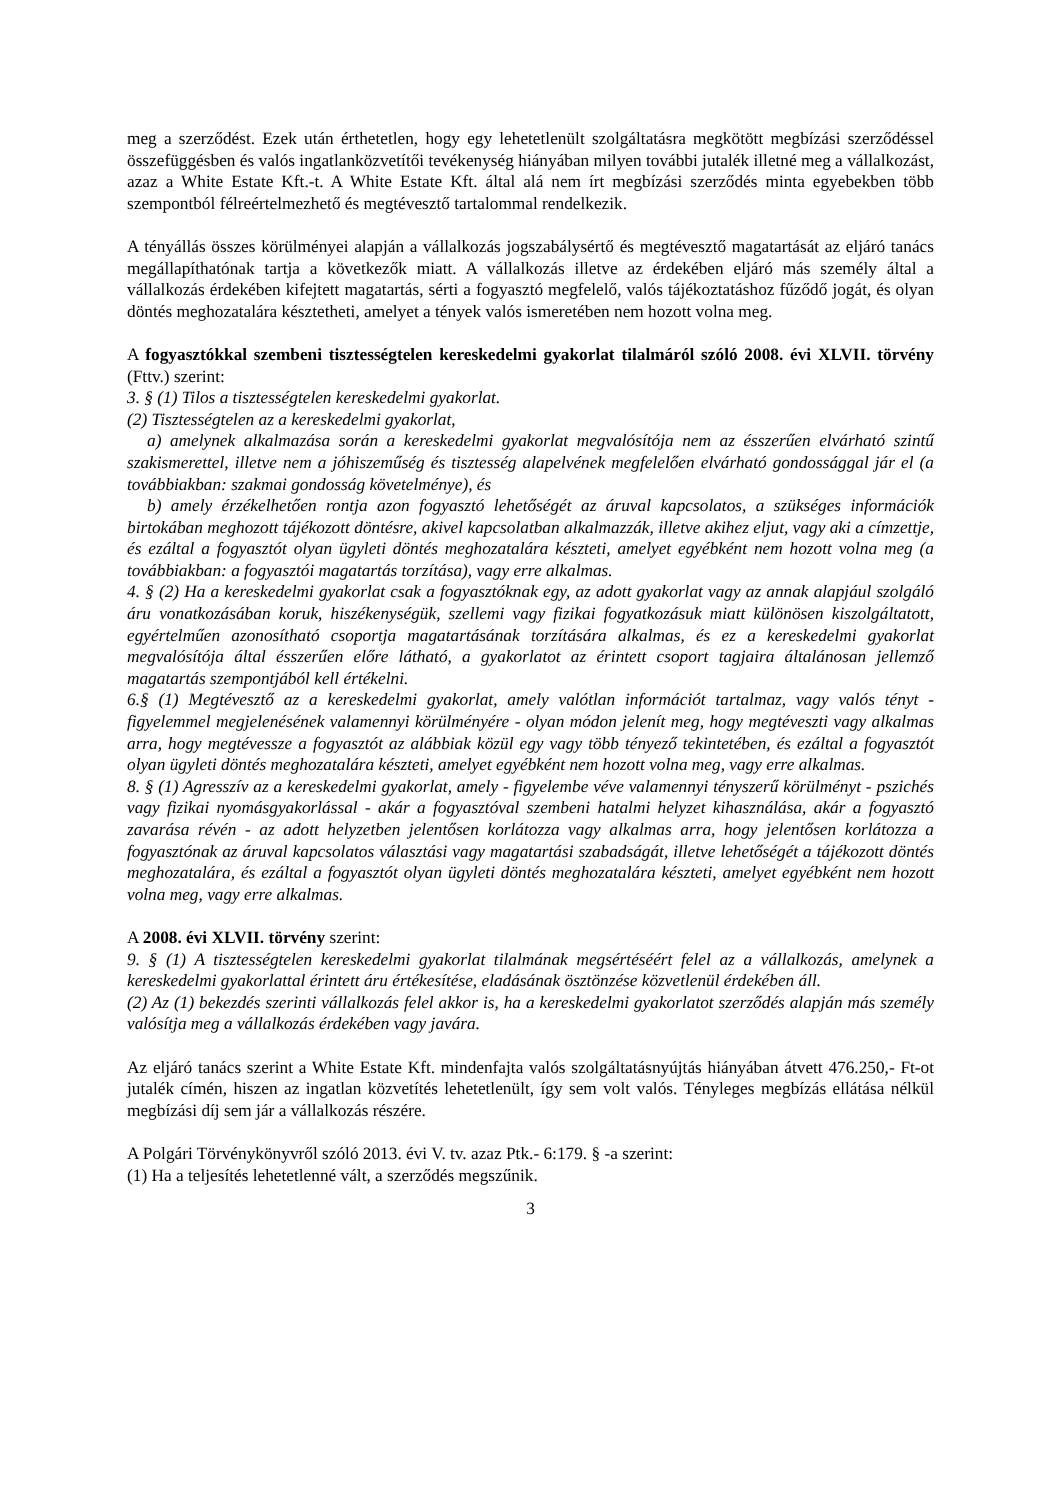meg a szerződést. Ezek után érthetetlen, hogy egy lehetetlenült szolgáltatásra megkötött megbízási szerződéssel összefüggésben és valós ingatlanközvetítői tevékenység hiányában milyen további jutalék illetné meg a vállalkozást, azaz a White Estate Kft.-t. A White Estate Kft. által alá nem írt megbízási szerződés minta egyebekben több szempontból félreértelmezhető és megtévesztő tartalommal rendelkezik.
A tényállás összes körülményei alapján a vállalkozás jogszabálysértő és megtévesztő magatartását az eljáró tanács megállapíthatónak tartja a következők miatt. A vállalkozás illetve az érdekében eljáró más személy által a vállalkozás érdekében kifejtett magatartás, sérti a fogyasztó megfelelő, valós tájékoztatáshoz fűződő jogát, és olyan döntés meghozatalára késztetheti, amelyet a tények valós ismeretében nem hozott volna meg.
A fogyasztókkal szembeni tisztességtelen kereskedelmi gyakorlat tilalmáról szóló 2008. évi XLVII. törvény (Fttv.) szerint:
3. § (1) Tilos a tisztességtelen kereskedelmi gyakorlat.
(2) Tisztességtelen az a kereskedelmi gyakorlat,
a) amelynek alkalmazása során a kereskedelmi gyakorlat megvalósítója nem az ésszerűen elvárható szintű szakismerettel, illetve nem a jóhiszeműség és tisztesség alapelvének megfelelően elvárható gondossággal jár el (a továbbiakban: szakmai gondosság követelménye), és
b) amely érzékelhetően rontja azon fogyasztó lehetőségét az áruval kapcsolatos, a szükséges információk birtokában meghozott tájékozott döntésre, akivel kapcsolatban alkalmazzák, illetve akihez eljut, vagy aki a címzettje, és ezáltal a fogyasztót olyan ügyleti döntés meghozatalára készteti, amelyet egyébként nem hozott volna meg (a továbbiakban: a fogyasztói magatartás torzítása), vagy erre alkalmas.
4. § (2) Ha a kereskedelmi gyakorlat csak a fogyasztóknak egy, az adott gyakorlat vagy az annak alapjául szolgáló áru vonatkozásában koruk, hiszékenységük, szellemi vagy fizikai fogyatkozásuk miatt különösen kiszolgáltatott, egyértelműen azonosítható csoportja magatartásának torzítására alkalmas, és ez a kereskedelmi gyakorlat megvalósítója által ésszerűen előre látható, a gyakorlatot az érintett csoport tagjaira általánosan jellemző magatartás szempontjából kell értékelni.
6.§ (1) Megtévesztő az a kereskedelmi gyakorlat, amely valótlan információt tartalmaz, vagy valós tényt - figyelemmel megjelenésének valamennyi körülményére - olyan módon jelenít meg, hogy megtéveszti vagy alkalmas arra, hogy megtévessze a fogyasztót az alábbiak közül egy vagy több tényező tekintetében, és ezáltal a fogyasztót olyan ügyleti döntés meghozatalára készteti, amelyet egyébként nem hozott volna meg, vagy erre alkalmas.
8. § (1) Agresszív az a kereskedelmi gyakorlat, amely - figyelembe véve valamennyi tényszerű körülményt - pszichés vagy fizikai nyomásgyakorlással - akár a fogyasztóval szembeni hatalmi helyzet kihasználása, akár a fogyasztó zavarása révén - az adott helyzetben jelentősen korlátozza vagy alkalmas arra, hogy jelentősen korlátozza a fogyasztónak az áruval kapcsolatos választási vagy magatartási szabadságát, illetve lehetőségét a tájékozott döntés meghozatalára, és ezáltal a fogyasztót olyan ügyleti döntés meghozatalára készteti, amelyet egyébként nem hozott volna meg, vagy erre alkalmas.
A 2008. évi XLVII. törvény szerint:
9. § (1) A tisztességtelen kereskedelmi gyakorlat tilalmának megsértéséért felel az a vállalkozás, amelynek a kereskedelmi gyakorlattal érintett áru értékesítése, eladásának ösztönzése közvetlenül érdekében áll.
(2) Az (1) bekezdés szerinti vállalkozás felel akkor is, ha a kereskedelmi gyakorlatot szerződés alapján más személy valósítja meg a vállalkozás érdekében vagy javára.
Az eljáró tanács szerint a White Estate Kft. mindenfajta valós szolgáltatásnyújtás hiányában átvett 476.250,- Ft-ot jutalék címén, hiszen az ingatlan közvetítés lehetetlenült, így sem volt valós. Tényleges megbízás ellátása nélkül megbízási díj sem jár a vállalkozás részére.
A Polgári Törvénykönyvről szóló 2013. évi V. tv. azaz Ptk.- 6:179. § -a szerint:
(1) Ha a teljesítés lehetetlenné vált, a szerződés megszűnik.
3